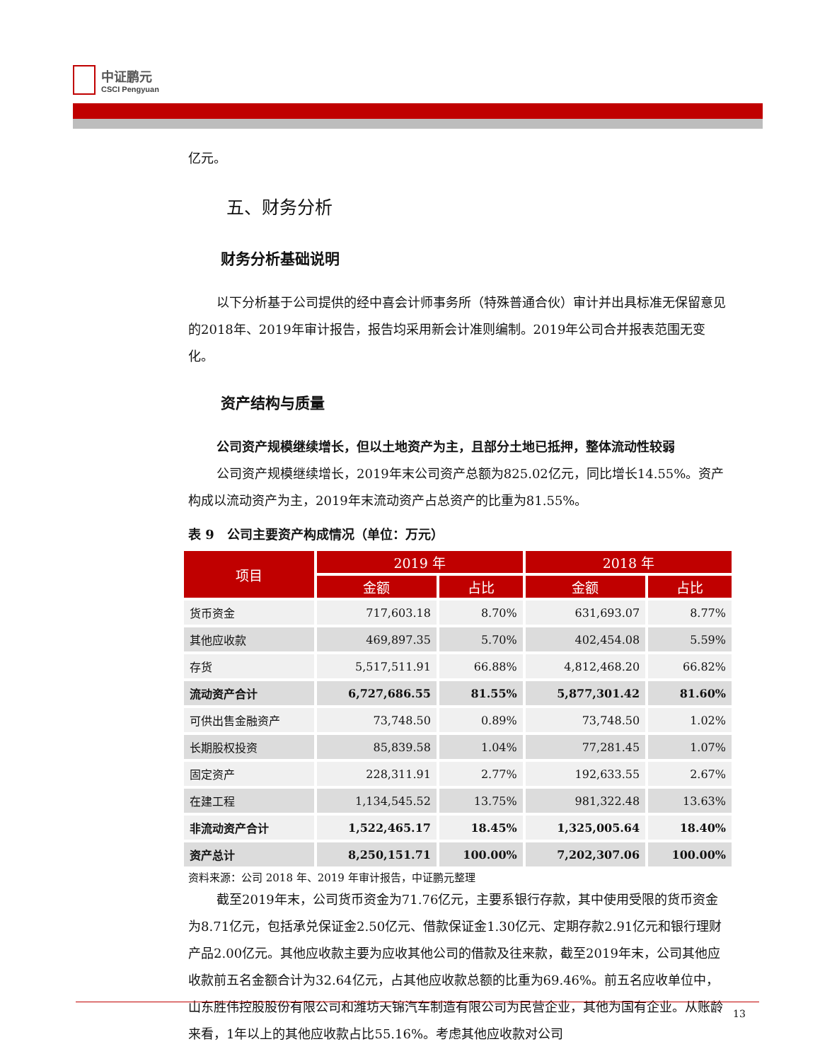中证鹏元
CSCI Pengyuan
亿元。
五、财务分析
财务分析基础说明
以下分析基于公司提供的经中喜会计师事务所（特殊普通合伙）审计并出具标准无保留意见的2018年、2019年审计报告，报告均采用新会计准则编制。2019年公司合并报表范围无变化。
资产结构与质量
公司资产规模继续增长，但以土地资产为主，且部分土地已抵押，整体流动性较弱
公司资产规模继续增长，2019年末公司资产总额为825.02亿元，同比增长14.55%。资产构成以流动资产为主，2019年末流动资产占总资产的比重为81.55%。
表 9　公司主要资产构成情况（单位：万元）
| 项目 | 2019 年 | | 2018 年 | |
| --- | --- | --- | --- | --- |
| | 金额 | 占比 | 金额 | 占比 |
| 货币资金 | 717,603.18 | 8.70% | 631,693.07 | 8.77% |
| 其他应收款 | 469,897.35 | 5.70% | 402,454.08 | 5.59% |
| 存货 | 5,517,511.91 | 66.88% | 4,812,468.20 | 66.82% |
| 流动资产合计 | 6,727,686.55 | 81.55% | 5,877,301.42 | 81.60% |
| 可供出售金融资产 | 73,748.50 | 0.89% | 73,748.50 | 1.02% |
| 长期股权投资 | 85,839.58 | 1.04% | 77,281.45 | 1.07% |
| 固定资产 | 228,311.91 | 2.77% | 192,633.55 | 2.67% |
| 在建工程 | 1,134,545.52 | 13.75% | 981,322.48 | 13.63% |
| 非流动资产合计 | 1,522,465.17 | 18.45% | 1,325,005.64 | 18.40% |
| 资产总计 | 8,250,151.71 | 100.00% | 7,202,307.06 | 100.00% |
资料来源：公司 2018 年、2019 年审计报告，中证鹏元整理
截至2019年末，公司货币资金为71.76亿元，主要系银行存款，其中使用受限的货币资金为8.71亿元，包括承兑保证金2.50亿元、借款保证金1.30亿元、定期存款2.91亿元和银行理财产品2.00亿元。其他应收款主要为应收其他公司的借款及往来款，截至2019年末，公司其他应收款前五名金额合计为32.64亿元，占其他应收款总额的比重为69.46%。前五名应收单位中，山东胜伟控股股份有限公司和潍坊天锦汽车制造有限公司为民营企业，其他为国有企业。从账龄来看，1年以上的其他应收款占比55.16%。考虑其他应收款对公司
13